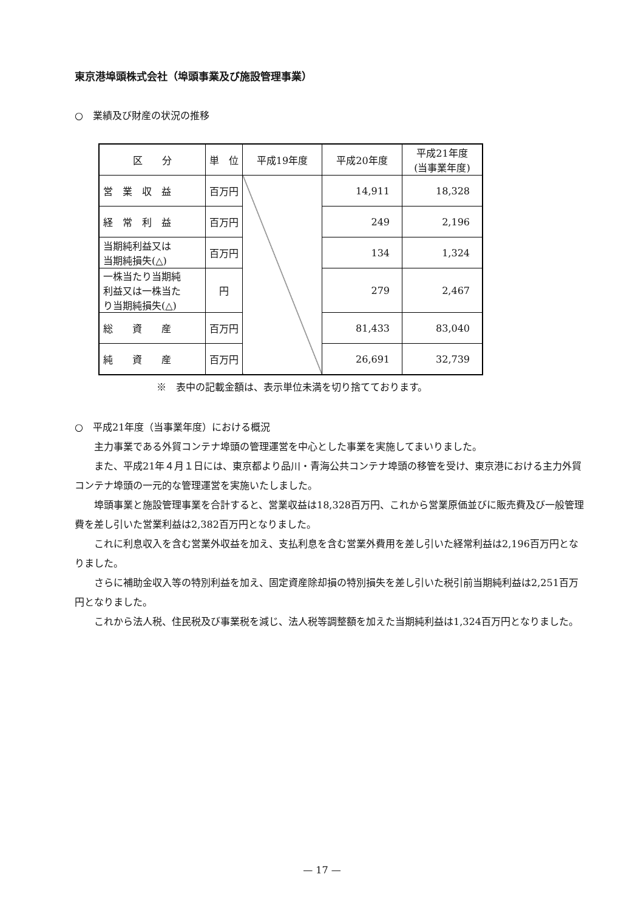東京港埠頭株式会社（埠頭事業及び施設管理事業）
○　業績及び財産の状況の推移
| 区 分 | 単 位 | 平成19年度 | 平成20年度 | 平成21年度 (当事業年度) |
| --- | --- | --- | --- | --- |
| 営 業 収 益 | 百万円 | | 14,911 | 18,328 |
| 経 常 利 益 | 百万円 | | 249 | 2,196 |
| 当期純利益又は 当期純損失(△) | 百万円 | | 134 | 1,324 |
| 一株当たり当期純 利益又は一株当た り当期純損失(△) | 円 | | 279 | 2,467 |
| 総 資 産 | 百万円 | | 81,433 | 83,040 |
| 純 資 産 | 百万円 | | 26,691 | 32,739 |
※　表中の記載金額は、表示単位未満を切り捨てております。
○　平成21年度（当事業年度）における概況
主力事業である外貿コンテナ埠頭の管理運営を中心とした事業を実施してまいりました。
また、平成21年４月１日には、東京都より品川・青海公共コンテナ埠頭の移管を受け、東京港における主力外貿コンテナ埠頭の一元的な管理運営を実施いたしました。
埠頭事業と施設管理事業を合計すると、営業収益は18,328百万円、これから営業原価並びに販売費及び一般管理費を差し引いた営業利益は2,382百万円となりました。
これに利息収入を含む営業外収益を加え、支払利息を含む営業外費用を差し引いた経常利益は2,196百万円となりました。
さらに補助金収入等の特別利益を加え、固定資産除却損の特別損失を差し引いた税引前当期純利益は2,251百万円となりました。
これから法人税、住民税及び事業税を減じ、法人税等調整額を加えた当期純利益は1,324百万円となりました。
— 17 —